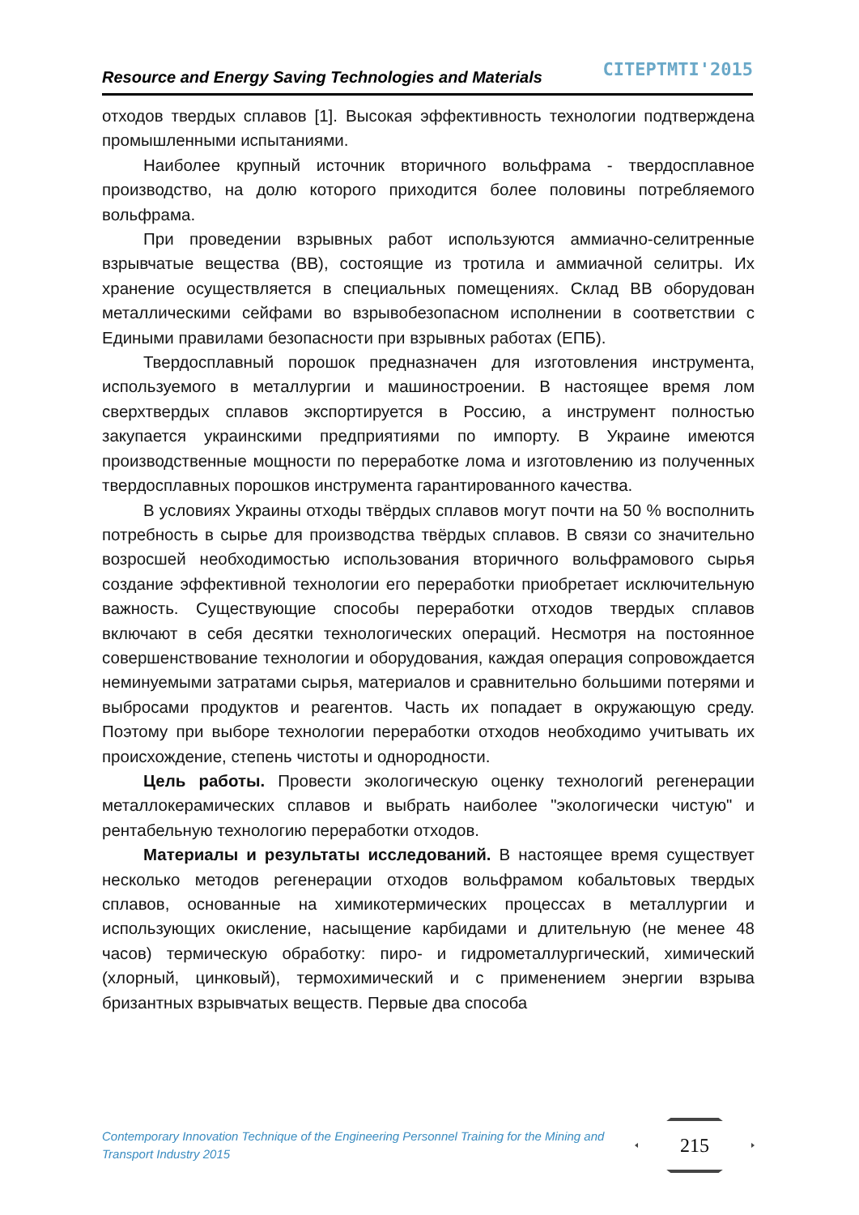Resource and Energy Saving Technologies and Materials CITEPTMTI'2015
отходов твердых сплавов [1]. Высокая эффективность технологии подтверждена промышленными испытаниями.
Наиболее крупный источник вторичного вольфрама - твердосплавное производство, на долю которого приходится более половины потребляемого вольфрама.
При проведении взрывных работ используются аммиачно-селитренные взрывчатые вещества (ВВ), состоящие из тротила и аммиачной селитры. Их хранение осуществляется в специальных помещениях. Склад ВВ оборудован металлическими сейфами во взрывобезопасном исполнении в соответствии с Едиными правилами безопасности при взрывных работах (ЕПБ).
Твердосплавный порошок предназначен для изготовления инструмента, используемого в металлургии и машиностроении. В настоящее время лом сверхтвердых сплавов экспортируется в Россию, а инструмент полностью закупается украинскими предприятиями по импорту. В Украине имеются производственные мощности по переработке лома и изготовлению из полученных твердосплавных порошков инструмента гарантированного качества.
В условиях Украины отходы твёрдых сплавов могут почти на 50 % восполнить потребность в сырье для производства твёрдых сплавов. В связи со значительно возросшей необходимостью использования вторичного вольфрамового сырья создание эффективной технологии его переработки приобретает исключительную важность. Существующие способы переработки отходов твердых сплавов включают в себя десятки технологических операций. Несмотря на постоянное совершенствование технологии и оборудования, каждая операция сопровождается неминуемыми затратами сырья, материалов и сравнительно большими потерями и выбросами продуктов и реагентов. Часть их попадает в окружающую среду. Поэтому при выборе технологии переработки отходов необходимо учитывать их происхождение, степень чистоты и однородности.
Цель работы. Провести экологическую оценку технологий регенерации металлокерамических сплавов и выбрать наиболее "экологически чистую" и рентабельную технологию переработки отходов.
Материалы и результаты исследований. В настоящее время существует несколько методов регенерации отходов вольфрамом кобальтовых твердых сплавов, основанные на химикотермических процессах в металлургии и использующих окисление, насыщение карбидами и длительную (не менее 48 часов) термическую обработку: пиро- и гидрометаллургический, химический (хлорный, цинковый), термохимический и с применением энергии взрыва бризантных взрывчатых веществ. Первые два способа
Contemporary Innovation Technique of the Engineering Personnel Training for the Mining and Transport Industry 2015
215